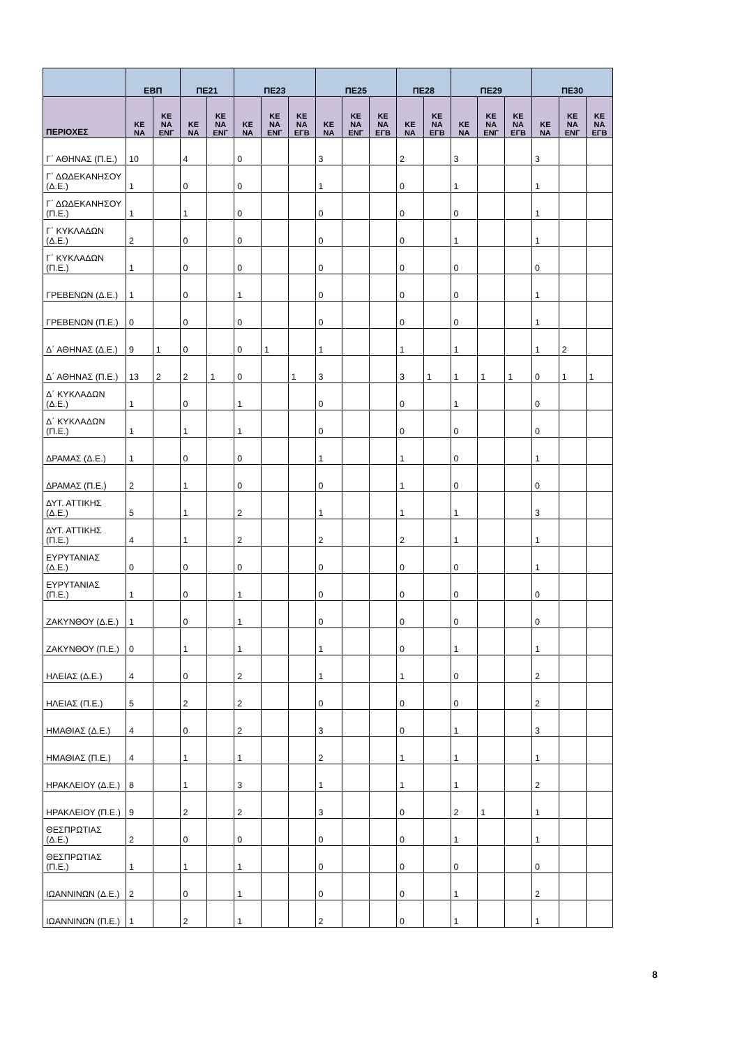| | ΕΒΠ | | ΠΕ21 | | ΠΕ23 | | | ΠΕ25 | | | ΠΕ28 | | ΠΕ29 | | | ΠΕ30 | | |
| --- | --- | --- | --- | --- | --- | --- | --- | --- | --- | --- | --- | --- | --- | --- | --- | --- | --- | --- |
| ΠΕΡΙΟΧΕΣ | ΚΕ ΝΑ | ΚΕ ΝΑ ΕΝΓ | ΚΕ ΝΑ | ΚΕ ΝΑ ΕΝΓ | ΚΕ ΝΑ | ΚΕ ΝΑ ΕΝΓ | ΚΕ ΝΑ ΕΓΒ | ΚΕ ΝΑ | ΚΕ ΝΑ ΕΝΓ | ΚΕ ΝΑ ΕΓΒ | ΚΕ ΝΑ | ΚΕ ΝΑ ΕΓΒ | ΚΕ ΝΑ | ΚΕ ΝΑ ΕΝΓ | ΚΕ ΝΑ ΕΓΒ | ΚΕ ΝΑ | ΚΕ ΝΑ ΕΝΓ | ΚΕ ΝΑ ΕΓΒ |
| Γ΄ ΑΘΗΝΑΣ (Π.Ε.) | 10 | | 4 | | 0 | | | 3 | | | 2 | | 3 | | | 3 | | |
| Γ΄ ΔΩΔΕΚΑΝΗΣΟΥ (Δ.Ε.) | 1 | | 0 | | 0 | | | 1 | | | 0 | | 1 | | | 1 | | |
| Γ΄ ΔΩΔΕΚΑΝΗΣΟΥ (Π.Ε.) | 1 | | 1 | | 0 | | | 0 | | | 0 | | 0 | | | 1 | | |
| Γ΄ ΚΥΚΛΑΔΩΝ (Δ.Ε.) | 2 | | 0 | | 0 | | | 0 | | | 0 | | 1 | | | 1 | | |
| Γ΄ ΚΥΚΛΑΔΩΝ (Π.Ε.) | 1 | | 0 | | 0 | | | 0 | | | 0 | | 0 | | | 0 | | |
| ΓΡΕΒΕΝΩΝ (Δ.Ε.) | 1 | | 0 | | 1 | | | 0 | | | 0 | | 0 | | | 1 | | |
| ΓΡΕΒΕΝΩΝ (Π.Ε.) | 0 | | 0 | | 0 | | | 0 | | | 0 | | 0 | | | 1 | | |
| Δ΄ ΑΘΗΝΑΣ (Δ.Ε.) | 9 | 1 | 0 | | 0 | 1 | | 1 | | | 1 | | 1 | | | 1 | 2 | |
| Δ΄ ΑΘΗΝΑΣ (Π.Ε.) | 13 | 2 | 2 | 1 | 0 | | 1 | 3 | | | 3 | 1 | 1 | 1 | 1 | 0 | 1 | 1 |
| Δ΄ ΚΥΚΛΑΔΩΝ (Δ.Ε.) | 1 | | 0 | | 1 | | | 0 | | | 0 | | 1 | | | 0 | | |
| Δ΄ ΚΥΚΛΑΔΩΝ (Π.Ε.) | 1 | | 1 | | 1 | | | 0 | | | 0 | | 0 | | | 0 | | |
| ΔΡΑΜΑΣ (Δ.Ε.) | 1 | | 0 | | 0 | | | 1 | | | 1 | | 0 | | | 1 | | |
| ΔΡΑΜΑΣ (Π.Ε.) | 2 | | 1 | | 0 | | | 0 | | | 1 | | 0 | | | 0 | | |
| ΔΥΤ. ΑΤΤΙΚΗΣ (Δ.Ε.) | 5 | | 1 | | 2 | | | 1 | | | 1 | | 1 | | | 3 | | |
| ΔΥΤ. ΑΤΤΙΚΗΣ (Π.Ε.) | 4 | | 1 | | 2 | | | 2 | | | 2 | | 1 | | | 1 | | |
| ΕΥΡΥΤΑΝΙΑΣ (Δ.Ε.) | 0 | | 0 | | 0 | | | 0 | | | 0 | | 0 | | | 1 | | |
| ΕΥΡΥΤΑΝΙΑΣ (Π.Ε.) | 1 | | 0 | | 1 | | | 0 | | | 0 | | 0 | | | 0 | | |
| ΖΑΚΥΝΘΟΥ (Δ.Ε.) | 1 | | 0 | | 1 | | | 0 | | | 0 | | 0 | | | 0 | | |
| ΖΑΚΥΝΘΟΥ (Π.Ε.) | 0 | | 1 | | 1 | | | 1 | | | 0 | | 1 | | | 1 | | |
| ΗΛΕΙΑΣ (Δ.Ε.) | 4 | | 0 | | 2 | | | 1 | | | 1 | | 0 | | | 2 | | |
| ΗΛΕΙΑΣ (Π.Ε.) | 5 | | 2 | | 2 | | | 0 | | | 0 | | 0 | | | 2 | | |
| ΗΜΑΘΙΑΣ (Δ.Ε.) | 4 | | 0 | | 2 | | | 3 | | | 0 | | 1 | | | 3 | | |
| ΗΜΑΘΙΑΣ (Π.Ε.) | 4 | | 1 | | 1 | | | 2 | | | 1 | | 1 | | | 1 | | |
| ΗΡΑΚΛΕΙΟΥ (Δ.Ε.) | 8 | | 1 | | 3 | | | 1 | | | 1 | | 1 | | | 2 | | |
| ΗΡΑΚΛΕΙΟΥ (Π.Ε.) | 9 | | 2 | | 2 | | | 3 | | | 0 | | 2 | 1 | | 1 | | |
| ΘΕΣΠΡΩΤΙΑΣ (Δ.Ε.) | 2 | | 0 | | 0 | | | 0 | | | 0 | | 1 | | | 1 | | |
| ΘΕΣΠΡΩΤΙΑΣ (Π.Ε.) | 1 | | 1 | | 1 | | | 0 | | | 0 | | 0 | | | 0 | | |
| ΙΩΑΝΝΙΝΩΝ (Δ.Ε.) | 2 | | 0 | | 1 | | | 0 | | | 0 | | 1 | | | 2 | | |
| ΙΩΑΝΝΙΝΩΝ (Π.Ε.) | 1 | | 2 | | 1 | | | 2 | | | 0 | | 1 | | | 1 | | |
8